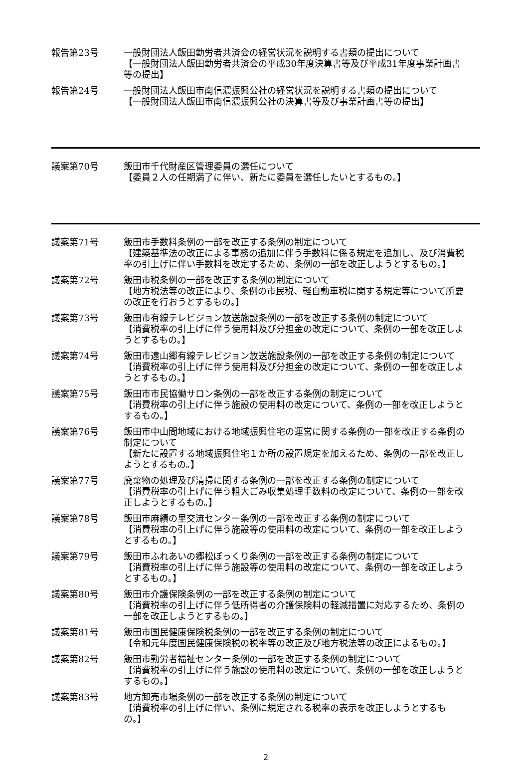報告第23号 一般財団法人飯田勤労者共済会の経営状況を説明する書類の提出について
【一般財団法人飯田勤労者共済会の平成30年度決算書等及び平成31年度事業計画書等の提出】
報告第24号 一般財団法人飯田市南信濃振興公社の経営状況を説明する書類の提出について
【一般財団法人飯田市南信濃振興公社の決算書等及び事業計画書等の提出】
議案第70号 飯田市千代財産区管理委員の選任について
【委員２人の任期満了に伴い、新たに委員を選任したいとするもの。】
議案第71号 飯田市手数料条例の一部を改正する条例の制定について
【建築基準法の改正による事務の追加に伴う手数料に係る規定を追加し、及び消費税率の引上げに伴い手数料を改定するため、条例の一部を改正しようとするもの。】
議案第72号 飯田市税条例の一部を改正する条例の制定について
【地方税法等の改正により、条例の市民税、軽自動車税に関する規定等について所要の改正を行おうとするもの。】
議案第73号 飯田市有線テレビジョン放送施設条例の一部を改正する条例の制定について
【消費税率の引上げに伴う使用料及び分担金の改定について、条例の一部を改正しようとするもの。】
議案第74号 飯田市遠山郷有線テレビジョン放送施設条例の一部を改正する条例の制定について
【消費税率の引上げに伴う使用料及び分担金の改定について、条例の一部を改正しようとするもの。】
議案第75号 飯田市市民協働サロン条例の一部を改正する条例の制定について
【消費税率の引上げに伴う施設の使用料の改定について、条例の一部を改正しようとするもの。】
議案第76号 飯田市中山間地域における地域振興住宅の運営に関する条例の一部を改正する条例の制定について
【新たに設置する地域振興住宅１か所の設置規定を加えるため、条例の一部を改正しようとするもの。】
議案第77号 廃棄物の処理及び清掃に関する条例の一部を改正する条例の制定について
【消費税率の引上げに伴う粗大ごみ収集処理手数料の改定について、条例の一部を改正しようとするもの。】
議案第78号 飯田市麻績の里交流センター条例の一部を改正する条例の制定について
【消費税率の引上げに伴う施設等の使用料の改定について、条例の一部を改正しようとするもの。】
議案第79号 飯田市ふれあいの郷松ぼっくり条例の一部を改正する条例の制定について
【消費税率の引上げに伴う施設等の使用料の改定について、条例の一部を改正しようとするもの。】
議案第80号 飯田市介護保険条例の一部を改正する条例の制定について
【消費税率の引上げに伴う低所得者の介護保険料の軽減措置に対応するため、条例の一部を改正しようとするもの。】
議案第81号 飯田市国民健康保険税条例の一部を改正する条例の制定について
【令和元年度国民健康保険税の税率等の改正及び地方税法等の改正によるもの。】
議案第82号 飯田市勤労者福祉センター条例の一部を改正する条例の制定について
【消費税率の引上げに伴う施設の使用料の改定について、条例の一部を改正しようとするもの。】
議案第83号 地方卸売市場条例の一部を改正する条例の制定について
【消費税率の引上げに伴い、条例に規定される税率の表示を改正しようとするもの。】
2